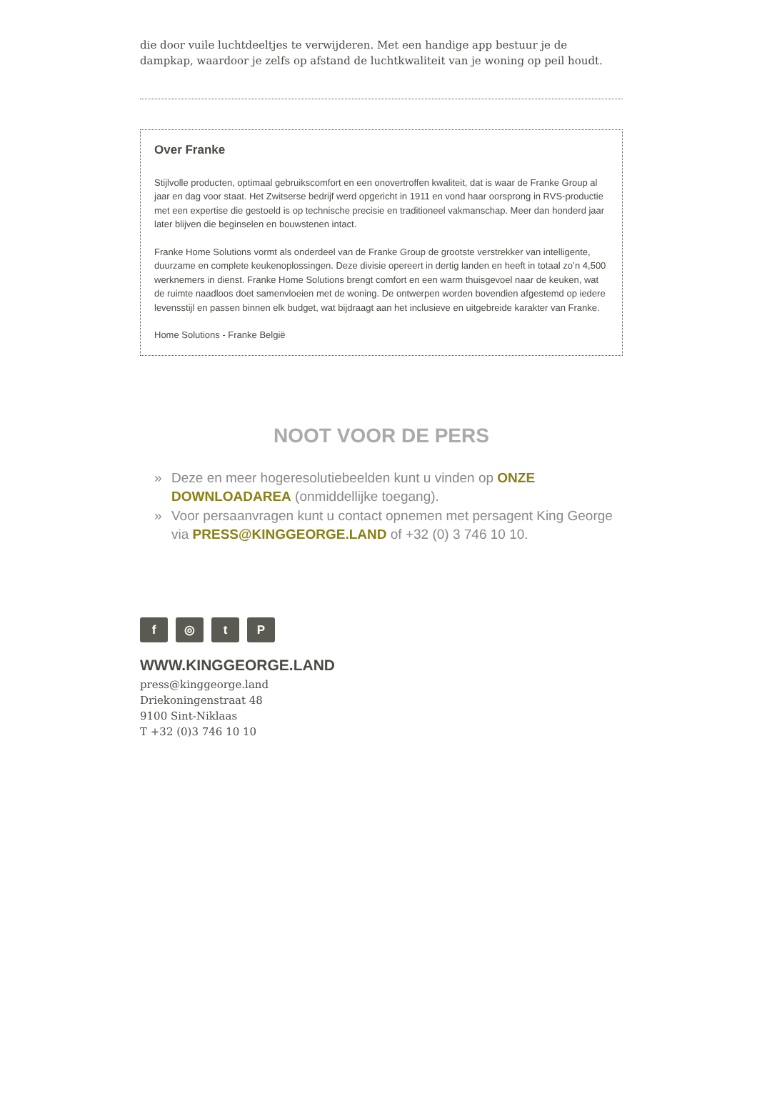die door vuile luchtdeeltjes te verwijderen. Met een handige app bestuur je de dampkap, waardoor je zelfs op afstand de luchtkwaliteit van je woning op peil houdt.
Over Franke
Stijlvolle producten, optimaal gebruikscomfort en een onovertroffen kwaliteit, dat is waar de Franke Group al jaar en dag voor staat. Het Zwitserse bedrijf werd opgericht in 1911 en vond haar oorsprong in RVS-productie met een expertise die gestoeld is op technische precisie en traditioneel vakmanschap. Meer dan honderd jaar later blijven die beginselen en bouwstenen intact.
Franke Home Solutions vormt als onderdeel van de Franke Group de grootste verstrekker van intelligente, duurzame en complete keukenoplossingen. Deze divisie opereert in dertig landen en heeft in totaal zo’n 4,500 werknemers in dienst. Franke Home Solutions brengt comfort en een warm thuisgevoel naar de keuken, wat de ruimte naadloos doet samenvloeien met de woning. De ontwerpen worden bovendien afgestemd op iedere levensstijl en passen binnen elk budget, wat bijdraagt aan het inclusieve en uitgebreide karakter van Franke.
Home Solutions - Franke België
NOOT VOOR DE PERS
» Deze en meer hogeresolutiebeelden kunt u vinden op ONZE DOWNLOADAREA (onmiddellijke toegang).
» Voor persaanvragen kunt u contact opnemen met persagent King George via PRESS@KINGGEORGE.LAND of +32 (0) 3 746 10 10.
f ◎ t P
WWW.KINGGEORGE.LAND
press@kinggeorge.land
Driekoningenstraat 48
9100 Sint-Niklaas
T +32 (0)3 746 10 10